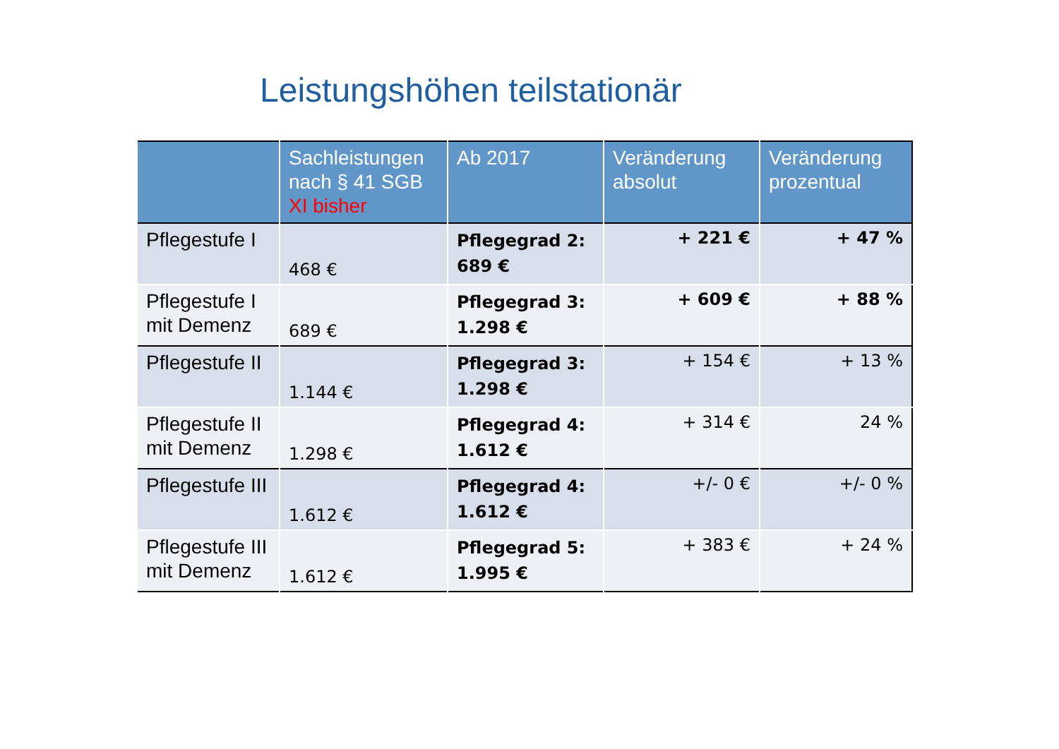Leistungshöhen teilstationär
| | Sachleistungen nach § 41 SGB XI bisher | Ab 2017 | Veränderung absolut | Veränderung prozentual |
| --- | --- | --- | --- | --- |
| Pflegestufe I | 468 € | Pflegegrad 2: 689 € | + 221 € | + 47 % |
| Pflegestufe I mit Demenz | 689 € | Pflegegrad 3: 1.298 € | + 609 € | + 88 % |
| Pflegestufe II | 1.144 € | Pflegegrad 3: 1.298 € | + 154 € | + 13 % |
| Pflegestufe II mit Demenz | 1.298 € | Pflegegrad 4: 1.612 € | + 314 € | 24 % |
| Pflegestufe III | 1.612 € | Pflegegrad 4: 1.612 € | +/- 0 € | +/- 0 % |
| Pflegestufe III mit Demenz | 1.612 € | Pflegegrad 5: 1.995 € | + 383 € | + 24 % |